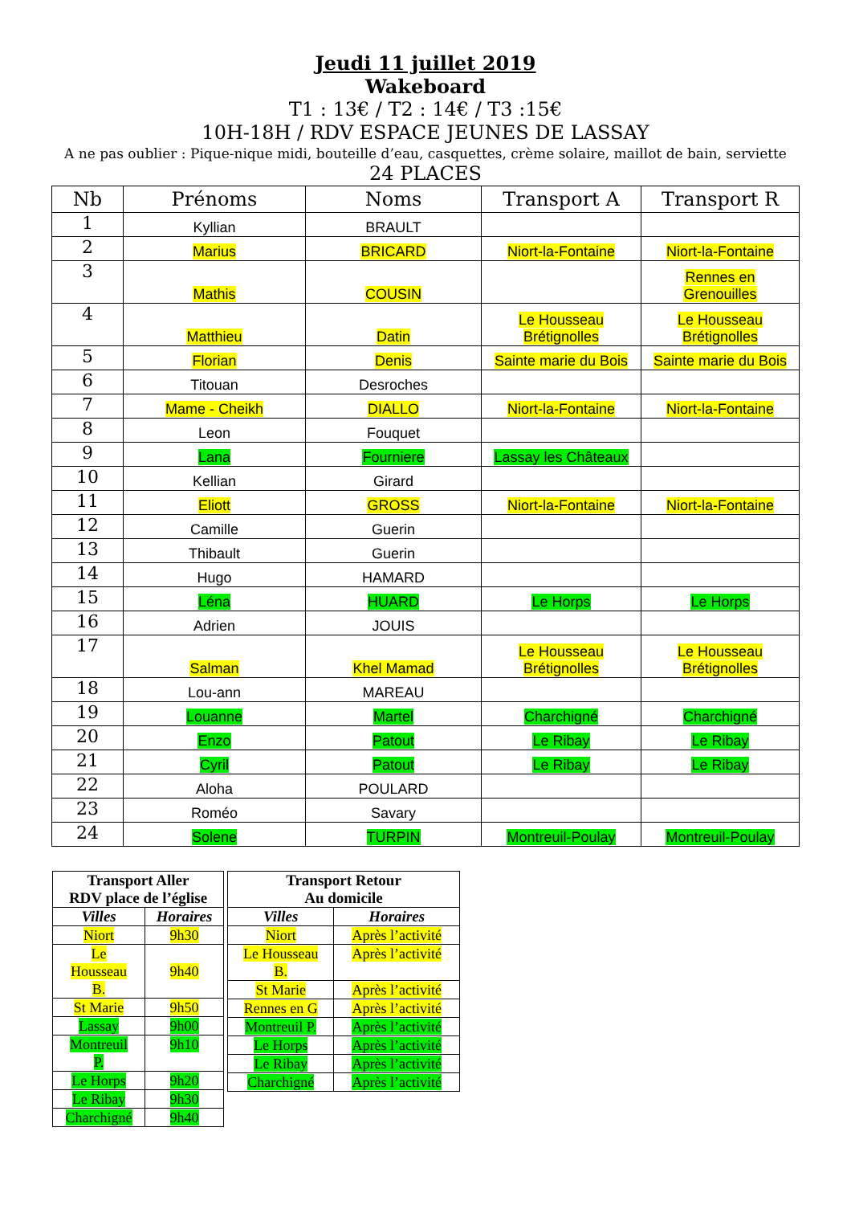Jeudi 11 juillet 2019
Wakeboard
T1 : 13€ / T2 : 14€ / T3 :15€
10H-18H / RDV ESPACE JEUNES DE LASSAY
A ne pas oublier : Pique-nique midi, bouteille d’eau, casquettes, crème solaire, maillot de bain, serviette
24 PLACES
| Nb | Prénoms | Noms | Transport A | Transport R |
| --- | --- | --- | --- | --- |
| 1 | Kyllian | BRAULT | | |
| 2 | Marius | BRICARD | Niort-la-Fontaine | Niort-la-Fontaine |
| 3 | Mathis | COUSIN | | Rennes en Grenouilles |
| 4 | Matthieu | Datin | Le Housseau Brétignolles | Le Housseau Brétignolles |
| 5 | Florian | Denis | Sainte marie du Bois | Sainte marie du Bois |
| 6 | Titouan | Desroches | | |
| 7 | Mame - Cheikh | DIALLO | Niort-la-Fontaine | Niort-la-Fontaine |
| 8 | Leon | Fouquet | | |
| 9 | Lana | Fourniere | Lassay les Châteaux | |
| 10 | Kellian | Girard | | |
| 11 | Eliott | GROSS | Niort-la-Fontaine | Niort-la-Fontaine |
| 12 | Camille | Guerin | | |
| 13 | Thibault | Guerin | | |
| 14 | Hugo | HAMARD | | |
| 15 | Léna | HUARD | Le Horps | Le Horps |
| 16 | Adrien | JOUIS | | |
| 17 | Salman | Khel Mamad | Le Housseau Brétignolles | Le Housseau Brétignolles |
| 18 | Lou-ann | MAREAU | | |
| 19 | Louanne | Martel | Charchigné | Charchigné |
| 20 | Enzo | Patout | Le Ribay | Le Ribay |
| 21 | Cyril | Patout | Le Ribay | Le Ribay |
| 22 | Aloha | POULARD | | |
| 23 | Roméo | Savary | | |
| 24 | Solene | TURPIN | Montreuil-Poulay | Montreuil-Poulay |
| Transport Aller RDV place de l’église | |
| --- | --- |
| Villes | Horaires |
| Niort | 9h30 |
| Le Housseau B. | 9h40 |
| St Marie | 9h50 |
| Lassay | 9h00 |
| Montreuil P. | 9h10 |
| Le Horps | 9h20 |
| Le Ribay | 9h30 |
| Charchigné | 9h40 |
| Transport Retour Au domicile | |
| --- | --- |
| Villes | Horaires |
| Niort | Après l’activité |
| Le Housseau B. | Après l’activité |
| St Marie | Après l’activité |
| Rennes en G | Après l’activité |
| Montreuil P. | Après l’activité |
| Le Horps | Après l’activité |
| Le Ribay | Après l’activité |
| Charchigné | Après l’activité |